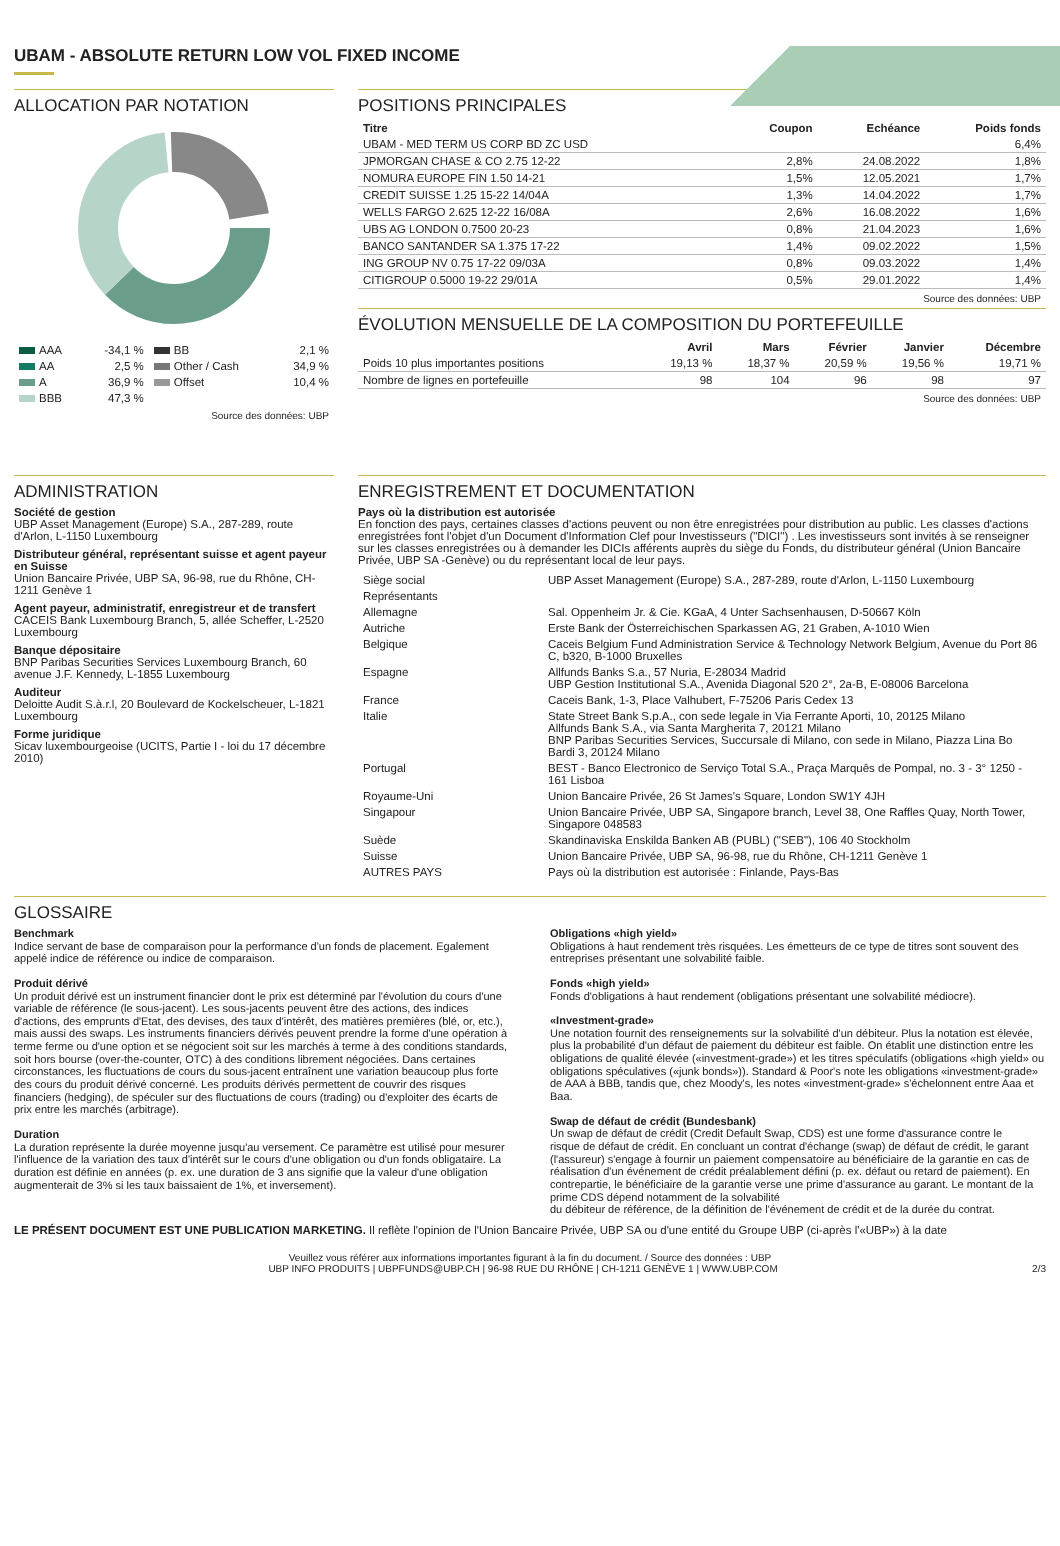UBAM - ABSOLUTE RETURN LOW VOL FIXED INCOME
ALLOCATION PAR NOTATION
| AAA | -34,1 % | BB | 2,1 % |
| AA | 2,5 % | Other / Cash | 34,9 % |
| A | 36,9 % | Offset | 10,4 % |
| BBB | 47,3 % | | |
Source des données: UBP
POSITIONS PRINCIPALES
| Titre | Coupon | Echéance | Poids fonds |
| --- | --- | --- | --- |
| UBAM - MED TERM US CORP BD ZC USD | | | 6,4% |
| JPMORGAN CHASE & CO 2.75 12-22 | 2,8% | 24.08.2022 | 1,8% |
| NOMURA EUROPE FIN 1.50 14-21 | 1,5% | 12.05.2021 | 1,7% |
| CREDIT SUISSE 1.25 15-22 14/04A | 1,3% | 14.04.2022 | 1,7% |
| WELLS FARGO 2.625 12-22 16/08A | 2,6% | 16.08.2022 | 1,6% |
| UBS AG LONDON 0.7500 20-23 | 0,8% | 21.04.2023 | 1,6% |
| BANCO SANTANDER SA 1.375 17-22 | 1,4% | 09.02.2022 | 1,5% |
| ING GROUP NV 0.75 17-22 09/03A | 0,8% | 09.03.2022 | 1,4% |
| CITIGROUP 0.5000 19-22 29/01A | 0,5% | 29.01.2022 | 1,4% |
Source des données: UBP
ÉVOLUTION MENSUELLE DE LA COMPOSITION DU PORTEFEUILLE
| | Avril | Mars | Février | Janvier | Décembre |
| --- | --- | --- | --- | --- | --- |
| Poids 10 plus importantes positions | 19,13 % | 18,37 % | 20,59 % | 19,56 % | 19,71 % |
| Nombre de lignes en portefeuille | 98 | 104 | 96 | 98 | 97 |
Source des données: UBP
ADMINISTRATION
Société de gestion
UBP Asset Management (Europe) S.A., 287-289, route d'Arlon, L-1150 Luxembourg
Distributeur général, représentant suisse et agent payeur en Suisse
Union Bancaire Privée, UBP SA, 96-98, rue du Rhône, CH-1211 Genève 1
Agent payeur, administratif, enregistreur et de transfert
CACEIS Bank Luxembourg Branch, 5, allée Scheffer, L-2520 Luxembourg
Banque dépositaire
BNP Paribas Securities Services Luxembourg Branch, 60 avenue J.F. Kennedy, L-1855 Luxembourg
Auditeur
Deloitte Audit S.à.r.l, 20 Boulevard de Kockelscheuer, L-1821 Luxembourg
Forme juridique
Sicav luxembourgeoise (UCITS, Partie I - loi du 17 décembre 2010)
ENREGISTREMENT ET DOCUMENTATION
Pays où la distribution est autorisée
En fonction des pays, certaines classes d'actions peuvent ou non être enregistrées pour distribution au public. Les classes d'actions enregistrées font l'objet d'un Document d'Information Clef pour Investisseurs ("DICI") . Les investisseurs sont invités à se renseigner sur les classes enregistrées ou à demander les DICIs afférents auprès du siège du Fonds, du distributeur général (Union Bancaire Privée, UBP SA -Genève) ou du représentant local de leur pays.
| Siège social | UBP Asset Management (Europe) S.A., 287-289, route d'Arlon, L-1150 Luxembourg |
| Représentants | |
| Allemagne | Sal. Oppenheim Jr. & Cie. KGaA, 4 Unter Sachsenhausen, D-50667 Köln |
| Autriche | Erste Bank der Österreichischen Sparkassen AG, 21 Graben, A-1010 Wien |
| Belgique | Caceis Belgium Fund Administration Service & Technology Network Belgium, Avenue du Port 86 C, b320, B-1000 Bruxelles |
| Espagne | Allfunds Banks S.a., 57 Nuria, E-28034 Madrid UBP Gestion Institutional S.A., Avenida Diagonal 520 2°, 2a-B, E-08006 Barcelona |
| France | Caceis Bank, 1-3, Place Valhubert, F-75206 Paris Cedex 13 |
| Italie | State Street Bank S.p.A., con sede legale in Via Ferrante Aporti, 10, 20125 Milano Allfunds Bank S.A., via Santa Margherita 7, 20121 Milano BNP Paribas Securities Services, Succursale di Milano, con sede in Milano, Piazza Lina Bo Bardi 3, 20124 Milano |
| Portugal | BEST - Banco Electronico de Serviço Total S.A., Praça Marquês de Pompal, no. 3 - 3° 1250 - 161 Lisboa |
| Royaume-Uni | Union Bancaire Privée, 26 St James's Square, London SW1Y 4JH |
| Singapour | Union Bancaire Privée, UBP SA, Singapore branch, Level 38, One Raffles Quay, North Tower, Singapore 048583 |
| Suède | Skandinaviska Enskilda Banken AB (PUBL) ("SEB"), 106 40 Stockholm |
| Suisse | Union Bancaire Privée, UBP SA, 96-98, rue du Rhône, CH-1211 Genève 1 |
| AUTRES PAYS | Pays où la distribution est autorisée : Finlande, Pays-Bas |
GLOSSAIRE
Benchmark
Indice servant de base de comparaison pour la performance d'un fonds de placement. Egalement appelé indice de référence ou indice de comparaison.
Produit dérivé
Un produit dérivé est un instrument financier dont le prix est déterminé par l'évolution du cours d'une variable de référence (le sous-jacent). Les sous-jacents peuvent être des actions, des indices d'actions, des emprunts d'Etat, des devises, des taux d'intérêt, des matières premières (blé, or, etc.), mais aussi des swaps. Les instruments financiers dérivés peuvent prendre la forme d'une opération à terme ferme ou d'une option et se négocient soit sur les marchés à terme à des conditions standards, soit hors bourse (over-the-counter, OTC) à des conditions librement négociées. Dans certaines circonstances, les fluctuations de cours du sous-jacent entraînent une variation beaucoup plus forte des cours du produit dérivé concerné. Les produits dérivés permettent de couvrir des risques financiers (hedging), de spéculer sur des fluctuations de cours (trading) ou d'exploiter des écarts de prix entre les marchés (arbitrage).
Duration
La duration représente la durée moyenne jusqu'au versement. Ce paramètre est utilisé pour mesurer l'influence de la variation des taux d'intérêt sur le cours d'une obligation ou d'un fonds obligataire. La duration est définie en années (p. ex. une duration de 3 ans signifie que la valeur d'une obligation augmenterait de 3% si les taux baissaient de 1%, et inversement).
Obligations «high yield»
Obligations à haut rendement très risquées. Les émetteurs de ce type de titres sont souvent des entreprises présentant une solvabilité faible.
Fonds «high yield»
Fonds d'obligations à haut rendement (obligations présentant une solvabilité médiocre).
«Investment-grade»
Une notation fournit des renseignements sur la solvabilité d'un débiteur. Plus la notation est élevée, plus la probabilité d'un défaut de paiement du débiteur est faible. On établit une distinction entre les obligations de qualité élevée («investment-grade») et les titres spéculatifs (obligations «high yield» ou obligations spéculatives («junk bonds»)). Standard & Poor's note les obligations «investment-grade» de AAA à BBB, tandis que, chez Moody's, les notes «investment-grade» s'échelonnent entre Aaa et Baa.
Swap de défaut de crédit (Bundesbank)
Un swap de défaut de crédit (Credit Default Swap, CDS) est une forme d'assurance contre le
risque de défaut de crédit. En concluant un contrat d'échange (swap) de défaut de crédit, le garant (l'assureur) s'engage à fournir un paiement compensatoire au bénéficiaire de la garantie en cas de réalisation d'un événement de crédit préalablement défini (p. ex. défaut ou retard de paiement). En contrepartie, le bénéficiaire de la garantie verse une prime d'assurance au garant. Le montant de la prime CDS dépend notamment de la solvabilité
du débiteur de référence, de la définition de l'événement de crédit et de la durée du contrat.
LE PRÉSENT DOCUMENT EST UNE PUBLICATION MARKETING. Il reflète l'opinion de l'Union Bancaire Privée, UBP SA ou d'une entité du Groupe UBP (ci-après l'«UBP») à la date
Veuillez vous référer aux informations importantes figurant à la fin du document. / Source des données : UBP
UBP INFO PRODUITS | UBPFUNDS@UBP.CH | 96-98 RUE DU RHÔNE | CH-1211 GENÈVE 1 | WWW.UBP.COM 2/3